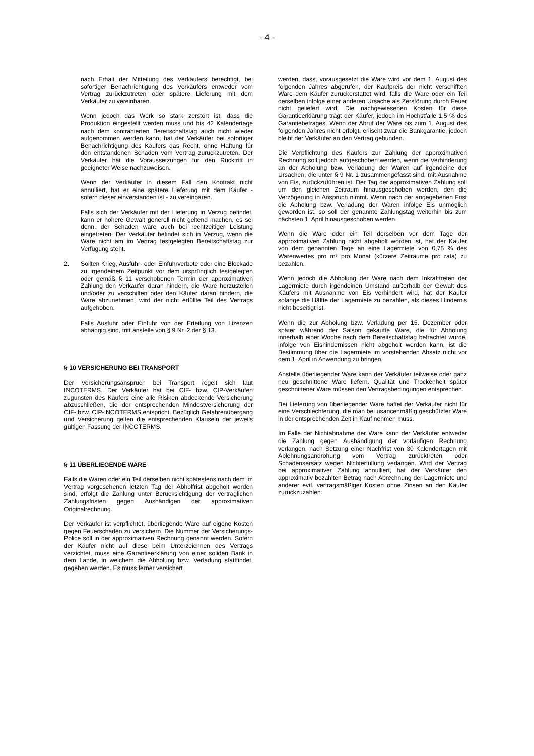- 4 -
nach Erhalt der Mitteilung des Verkäufers berechtigt, bei sofortiger Benachrichtigung des Verkäufers entweder vom Vertrag zurückzutreten oder spätere Lieferung mit dem Verkäufer zu vereinbaren.
Wenn jedoch das Werk so stark zerstört ist, dass die Produktion eingestellt werden muss und bis 42 Kalendertage nach dem kontrahierten Bereitschaftstag auch nicht wieder aufgenommen werden kann, hat der Verkäufer bei sofortiger Benachrichtigung des Käufers das Recht, ohne Haftung für den entstandenen Schaden vom Vertrag zurückzutreten. Der Verkäufer hat die Voraussetzungen für den Rücktritt in geeigneter Weise nachzuweisen.
Wenn der Verkäufer in diesem Fall den Kontrakt nicht annulliert, hat er eine spätere Lieferung mit dem Käufer - sofern dieser einverstanden ist - zu vereinbaren.
Falls sich der Verkäufer mit der Lieferung in Verzug befindet, kann er höhere Gewalt generell nicht geltend machen, es sei denn, der Schaden wäre auch bei rechtzeitiger Leistung eingetreten. Der Verkäufer befindet sich in Verzug, wenn die Ware nicht am im Vertrag festgelegten Bereitschaftstag zur Verfügung steht.
2. Sollten Krieg, Ausfuhr- oder Einfuhrverbote oder eine Blockade zu irgendeinem Zeitpunkt vor dem ursprünglich festgelegten oder gemäß § 11 verschobenen Termin der approximativen Zahlung den Verkäufer daran hindern, die Ware herzustellen und/oder zu verschiffen oder den Käufer daran hindern, die Ware abzunehmen, wird der nicht erfüllte Teil des Vertrags aufgehoben.
Falls Ausfuhr oder Einfuhr von der Erteilung von Lizenzen abhängig sind, tritt anstelle von § 9 Nr. 2 der § 13.
§ 10 VERSICHERUNG BEI TRANSPORT
Der Versicherungsanspruch bei Transport regelt sich laut INCOTERMS. Der Verkäufer hat bei CIF- bzw. CIP-Verkäufen zugunsten des Käufers eine alle Risiken abdeckende Versicherung abzuschließen, die der entsprechenden Mindestversicherung der CIF- bzw. CIP-INCOTERMS entspricht. Bezüglich Gefahrenübergang und Versicherung gelten die entsprechenden Klauseln der jeweils gültigen Fassung der INCOTERMS.
§ 11 ÜBERLIEGENDE WARE
Falls die Waren oder ein Teil derselben nicht spätestens nach dem im Vertrag vorgesehenen letzten Tag der Abholfrist abgeholt worden sind, erfolgt die Zahlung unter Berücksichtigung der vertraglichen Zahlungsfristen gegen Aushändigen der approximativen Originalrechnung.
Der Verkäufer ist verpflichtet, überliegende Ware auf eigene Kosten gegen Feuerschaden zu versichern. Die Nummer der Versicherungs-Police soll in der approximativen Rechnung genannt werden. Sofern der Käufer nicht auf diese beim Unterzeichnen des Vertrags verzichtet, muss eine Garantieerklärung von einer soliden Bank in dem Lande, in welchem die Abholung bzw. Verladung stattfindet, gegeben werden. Es muss ferner versichert
werden, dass, vorausgesetzt die Ware wird vor dem 1. August des folgenden Jahres abgerufen, der Kaufpreis der nicht verschifften Ware dem Käufer zurückerstattet wird, falls die Ware oder ein Teil derselben infolge einer anderen Ursache als Zerstörung durch Feuer nicht geliefert wird. Die nachgewiesenen Kosten für diese Garantieerklärung trägt der Käufer, jedoch im Höchstfalle 1,5 % des Garantiebetrages. Wenn der Abruf der Ware bis zum 1. August des folgenden Jahres nicht erfolgt, erlischt zwar die Bankgarantie, jedoch bleibt der Verkäufer an den Vertrag gebunden.
Die Verpflichtung des Käufers zur Zahlung der approximativen Rechnung soll jedoch aufgeschoben werden, wenn die Verhinderung an der Abholung bzw. Verladung der Waren auf irgendeine der Ursachen, die unter § 9 Nr. 1 zusammengefasst sind, mit Ausnahme von Eis, zurückzuführen ist. Der Tag der approximativen Zahlung soll um den gleichen Zeitraum hinausgeschoben werden, den die Verzögerung in Anspruch nimmt. Wenn nach der angegebenen Frist die Abholung bzw. Verladung der Waren infolge Eis unmöglich geworden ist, so soll der genannte Zahlungstag weiterhin bis zum nächsten 1. April hinausgeschoben werden.
Wenn die Ware oder ein Teil derselben vor dem Tage der approximativen Zahlung nicht abgeholt worden ist, hat der Käufer von dem genannten Tage an eine Lagermiete von 0,75 % des Warenwertes pro m³ pro Monat (kürzere Zeiträume pro rata) zu bezahlen.
Wenn jedoch die Abholung der Ware nach dem Inkrafttreten der Lagermiete durch irgendeinen Umstand außerhalb der Gewalt des Käufers mit Ausnahme von Eis verhindert wird, hat der Käufer solange die Hälfte der Lagermiete zu bezahlen, als dieses Hindernis nicht beseitigt ist.
Wenn die zur Abholung bzw. Verladung per 15. Dezember oder später während der Saison gekaufte Ware, die für Abholung innerhalb einer Woche nach dem Bereitschaftstag befrachtet wurde, infolge von Eishindernissen nicht abgeholt werden kann, ist die Bestimmung über die Lagermiete im vorstehenden Absatz nicht vor dem 1. April in Anwendung zu bringen.
Anstelle überliegender Ware kann der Verkäufer teilweise oder ganz neu geschnittene Ware liefern. Qualität und Trockenheit später geschnittener Ware müssen den Vertragsbedingungen entsprechen.
Bei Lieferung von überliegender Ware haftet der Verkäufer nicht für eine Verschlechterung, die man bei usancenmäßig geschützter Ware in der entsprechenden Zeit in Kauf nehmen muss.
Im Falle der Nichtabnahme der Ware kann der Verkäufer entweder die Zahlung gegen Aushändigung der vorläufigen Rechnung verlangen, nach Setzung einer Nachfrist von 30 Kalendertagen mit Ablehnungsandrohung vom Vertrag zurücktreten oder Schadensersatz wegen Nichterfüllung verlangen. Wird der Vertrag bei approximativer Zahlung annulliert, hat der Verkäufer den approximativ bezahlten Betrag nach Abrechnung der Lagermiete und anderer evtl. vertragsmäßiger Kosten ohne Zinsen an den Käufer zurückzuzahlen.